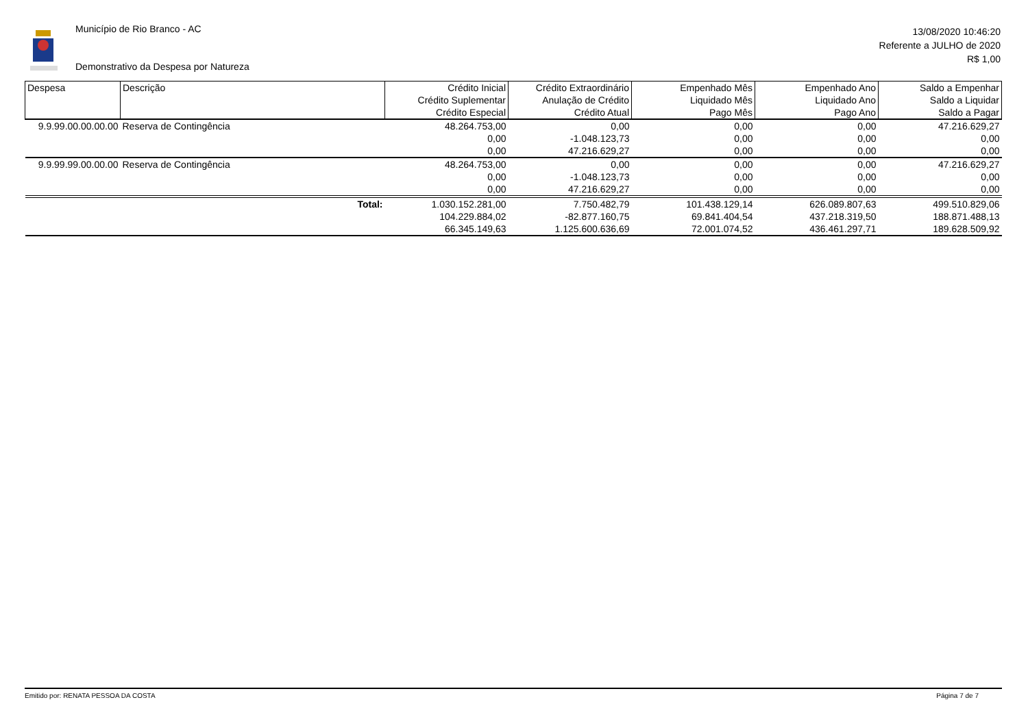Município de Rio Branco - AC
Demonstrativo da Despesa por Natureza
13/08/2020 10:46:20
Referente a JULHO de 2020
R$ 1,00
| Despesa | Descrição | Crédito Inicial Crédito Suplementar Crédito Especial | Crédito Extraordinário Anulação de Crédito Crédito Atual | Empenhado Mês Liquidado Mês Pago Mês | Empenhado Ano Liquidado Ano Pago Ano | Saldo a Empenhar Saldo a Liquidar Saldo a Pagar |
| --- | --- | --- | --- | --- | --- | --- |
| 9.9.99.00.00.00.00 | Reserva de Contingência | 48.264.753,00 0,00 0,00 | 0,00 -1.048.123,73 47.216.629,27 | 0,00 0,00 0,00 | 0,00 0,00 0,00 | 47.216.629,27 0,00 0,00 |
| 9.9.99.99.00.00.00 | Reserva de Contingência | 48.264.753,00 0,00 0,00 | 0,00 -1.048.123,73 47.216.629,27 | 0,00 0,00 0,00 | 0,00 0,00 0,00 | 47.216.629,27 0,00 0,00 |
| | Total: | 1.030.152.281,00 104.229.884,02 66.345.149,63 | 7.750.482,79 -82.877.160,75 1.125.600.636,69 | 101.438.129,14 69.841.404,54 72.001.074,52 | 626.089.807,63 437.218.319,50 436.461.297,71 | 499.510.829,06 188.871.488,13 189.628.509,92 |
Emitido por: RENATA PESSOA DA COSTA Página 7 de 7